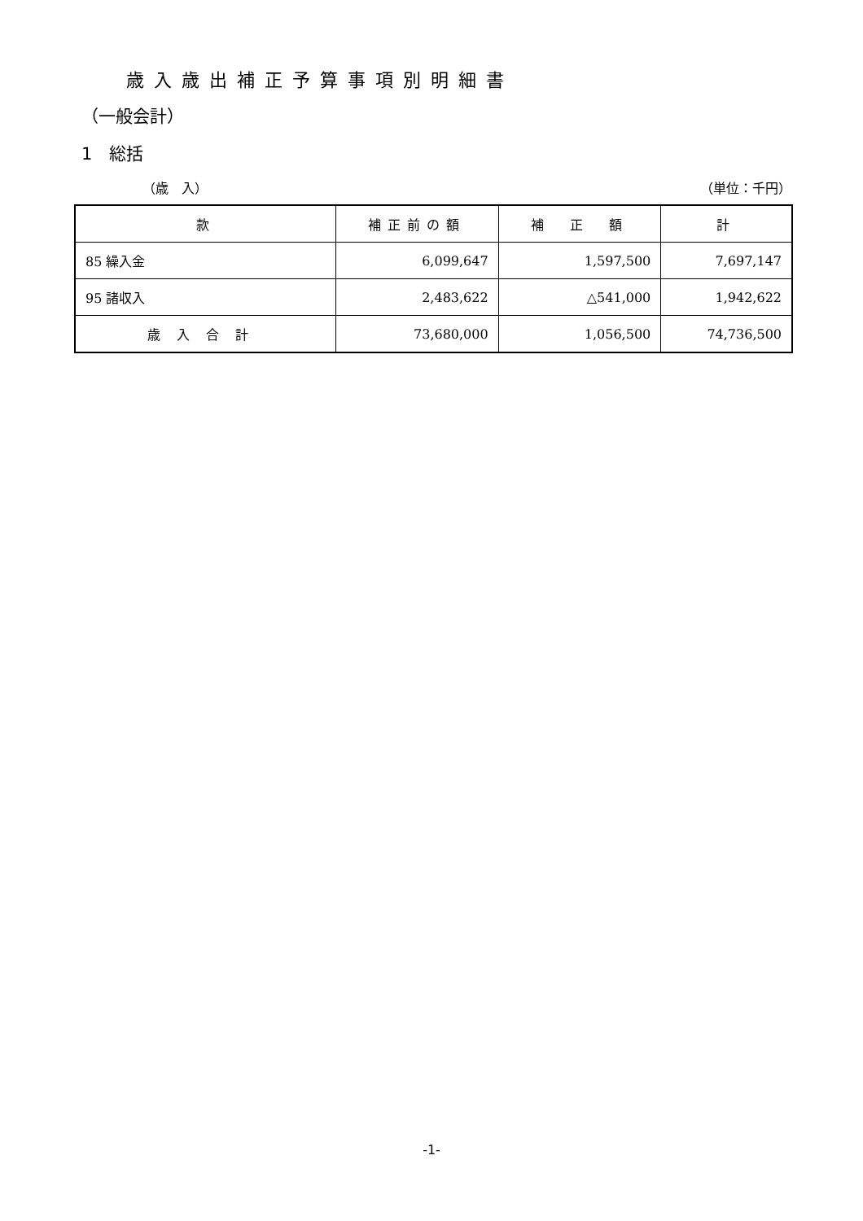歳入歳出補正予算事項別明細書
（一般会計）
1　総括
（歳　入） （単位：千円）
| 款 | 補正前の額 | 補 正 額 | 計 |
| --- | --- | --- | --- |
| 85 繰入金 | 6,099,647 | 1,597,500 | 7,697,147 |
| 95 諸収入 | 2,483,622 | △541,000 | 1,942,622 |
| 歳入合計 | 73,680,000 | 1,056,500 | 74,736,500 |
-1-